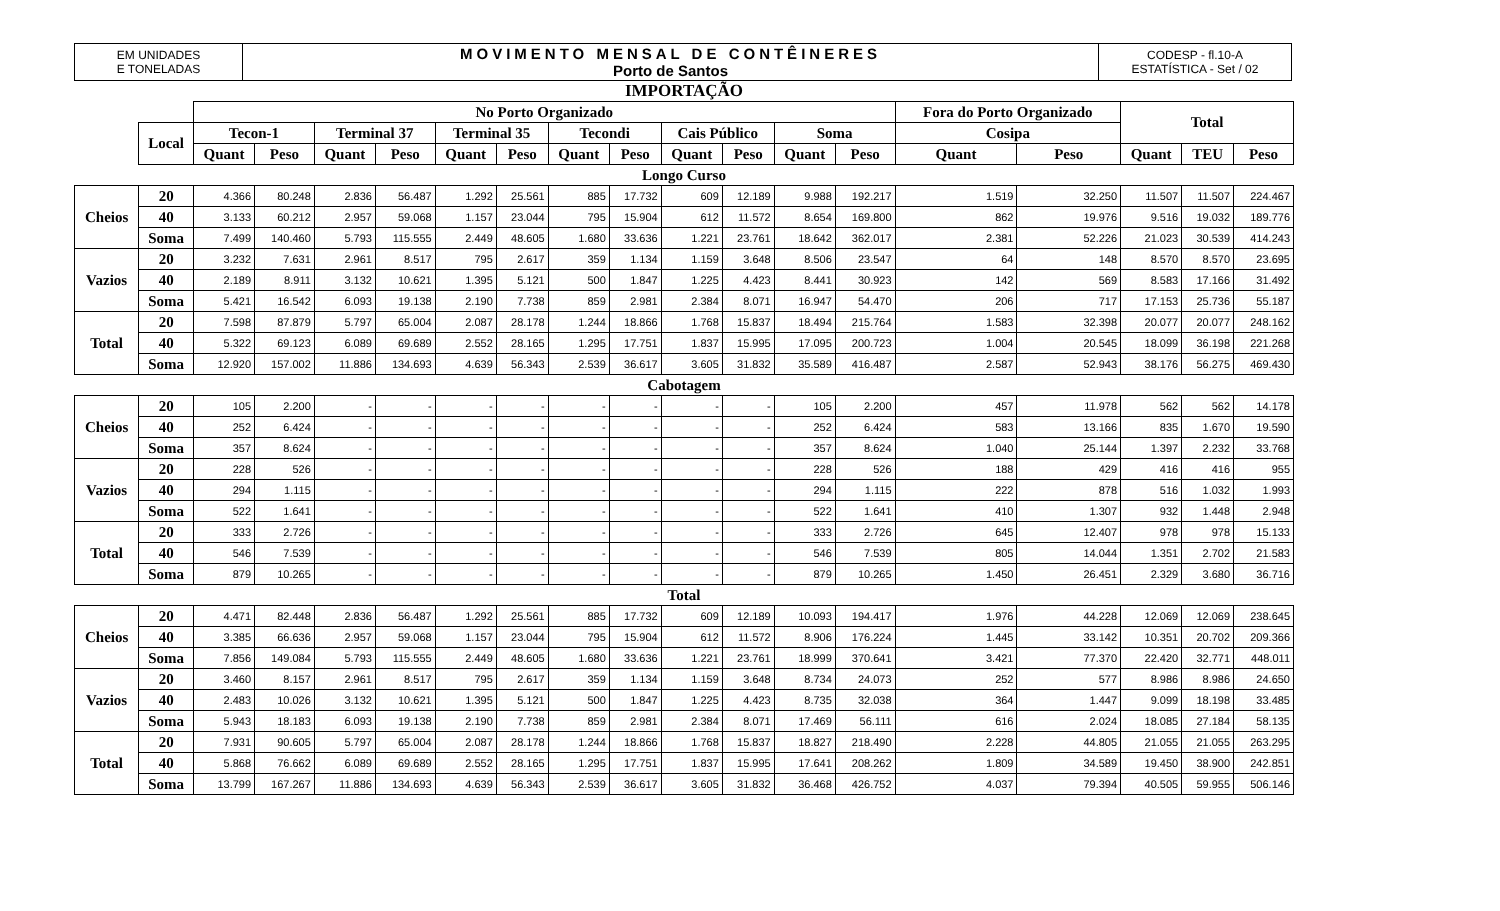| EM UNIDADES E TONELADAS | MOVIMENTO MENSAL DE CONTÊINERES Porto de Santos | CODESP - fl.10-A ESTATÍSTICA - Set / 02 |
IMPORTAÇÃO
| | | No Porto Organizado | | | | | | | | | | | | Fora do Porto Organizado | | Total | | |
| --- | --- | --- | --- | --- | --- | --- | --- | --- | --- | --- | --- | --- | --- | --- | --- | --- | --- | --- |
| | Local | Tecon-1 | | Terminal 37 | | Terminal 35 | | Tecondi | | Cais Público | | Soma | | Cosipa | | | | |
| | | Quant | Peso | Quant | Peso | Quant | Peso | Quant | Peso | Quant | Peso | Quant | Peso | Quant | Peso | Quant | TEU | Peso |
| Longo Curso | | | | | | | | | | | | | | | | | | |
| Cheios | 20 | 4.366 | 80.248 | 2.836 | 56.487 | 1.292 | 25.561 | 885 | 17.732 | 609 | 12.189 | 9.988 | 192.217 | 1.519 | 32.250 | 11.507 | 11.507 | 224.467 |
| | 40 | 3.133 | 60.212 | 2.957 | 59.068 | 1.157 | 23.044 | 795 | 15.904 | 612 | 11.572 | 8.654 | 169.800 | 862 | 19.976 | 9.516 | 19.032 | 189.776 |
| | Soma | 7.499 | 140.460 | 5.793 | 115.555 | 2.449 | 48.605 | 1.680 | 33.636 | 1.221 | 23.761 | 18.642 | 362.017 | 2.381 | 52.226 | 21.023 | 30.539 | 414.243 |
| Vazios | 20 | 3.232 | 7.631 | 2.961 | 8.517 | 795 | 2.617 | 359 | 1.134 | 1.159 | 3.648 | 8.506 | 23.547 | 64 | 148 | 8.570 | 8.570 | 23.695 |
| | 40 | 2.189 | 8.911 | 3.132 | 10.621 | 1.395 | 5.121 | 500 | 1.847 | 1.225 | 4.423 | 8.441 | 30.923 | 142 | 569 | 8.583 | 17.166 | 31.492 |
| | Soma | 5.421 | 16.542 | 6.093 | 19.138 | 2.190 | 7.738 | 859 | 2.981 | 2.384 | 8.071 | 16.947 | 54.470 | 206 | 717 | 17.153 | 25.736 | 55.187 |
| Total | 20 | 7.598 | 87.879 | 5.797 | 65.004 | 2.087 | 28.178 | 1.244 | 18.866 | 1.768 | 15.837 | 18.494 | 215.764 | 1.583 | 32.398 | 20.077 | 20.077 | 248.162 |
| | 40 | 5.322 | 69.123 | 6.089 | 69.689 | 2.552 | 28.165 | 1.295 | 17.751 | 1.837 | 15.995 | 17.095 | 200.723 | 1.004 | 20.545 | 18.099 | 36.198 | 221.268 |
| | Soma | 12.920 | 157.002 | 11.886 | 134.693 | 4.639 | 56.343 | 2.539 | 36.617 | 3.605 | 31.832 | 35.589 | 416.487 | 2.587 | 52.943 | 38.176 | 56.275 | 469.430 |
| Cabotagem | | | | | | | | | | | | | | | | | | |
| Cheios | 20 | 105 | 2.200 | - | - | - | - | - | - | - | - | 105 | 2.200 | 457 | 11.978 | 562 | 562 | 14.178 |
| | 40 | 252 | 6.424 | - | - | - | - | - | - | - | - | 252 | 6.424 | 583 | 13.166 | 835 | 1.670 | 19.590 |
| | Soma | 357 | 8.624 | - | - | - | - | - | - | - | - | 357 | 8.624 | 1.040 | 25.144 | 1.397 | 2.232 | 33.768 |
| Vazios | 20 | 228 | 526 | - | - | - | - | - | - | - | - | 228 | 526 | 188 | 429 | 416 | 416 | 955 |
| | 40 | 294 | 1.115 | - | - | - | - | - | - | - | - | 294 | 1.115 | 222 | 878 | 516 | 1.032 | 1.993 |
| | Soma | 522 | 1.641 | - | - | - | - | - | - | - | - | 522 | 1.641 | 410 | 1.307 | 932 | 1.448 | 2.948 |
| Total | 20 | 333 | 2.726 | - | - | - | - | - | - | - | - | 333 | 2.726 | 645 | 12.407 | 978 | 978 | 15.133 |
| | 40 | 546 | 7.539 | - | - | - | - | - | - | - | - | 546 | 7.539 | 805 | 14.044 | 1.351 | 2.702 | 21.583 |
| | Soma | 879 | 10.265 | - | - | - | - | - | - | - | - | 879 | 10.265 | 1.450 | 26.451 | 2.329 | 3.680 | 36.716 |
| Total | | | | | | | | | | | | | | | | | | |
| Cheios | 20 | 4.471 | 82.448 | 2.836 | 56.487 | 1.292 | 25.561 | 885 | 17.732 | 609 | 12.189 | 10.093 | 194.417 | 1.976 | 44.228 | 12.069 | 12.069 | 238.645 |
| | 40 | 3.385 | 66.636 | 2.957 | 59.068 | 1.157 | 23.044 | 795 | 15.904 | 612 | 11.572 | 8.906 | 176.224 | 1.445 | 33.142 | 10.351 | 20.702 | 209.366 |
| | Soma | 7.856 | 149.084 | 5.793 | 115.555 | 2.449 | 48.605 | 1.680 | 33.636 | 1.221 | 23.761 | 18.999 | 370.641 | 3.421 | 77.370 | 22.420 | 32.771 | 448.011 |
| Vazios | 20 | 3.460 | 8.157 | 2.961 | 8.517 | 795 | 2.617 | 359 | 1.134 | 1.159 | 3.648 | 8.734 | 24.073 | 252 | 577 | 8.986 | 8.986 | 24.650 |
| | 40 | 2.483 | 10.026 | 3.132 | 10.621 | 1.395 | 5.121 | 500 | 1.847 | 1.225 | 4.423 | 8.735 | 32.038 | 364 | 1.447 | 9.099 | 18.198 | 33.485 |
| | Soma | 5.943 | 18.183 | 6.093 | 19.138 | 2.190 | 7.738 | 859 | 2.981 | 2.384 | 8.071 | 17.469 | 56.111 | 616 | 2.024 | 18.085 | 27.184 | 58.135 |
| Total | 20 | 7.931 | 90.605 | 5.797 | 65.004 | 2.087 | 28.178 | 1.244 | 18.866 | 1.768 | 15.837 | 18.827 | 218.490 | 2.228 | 44.805 | 21.055 | 21.055 | 263.295 |
| | 40 | 5.868 | 76.662 | 6.089 | 69.689 | 2.552 | 28.165 | 1.295 | 17.751 | 1.837 | 15.995 | 17.641 | 208.262 | 1.809 | 34.589 | 19.450 | 38.900 | 242.851 |
| | Soma | 13.799 | 167.267 | 11.886 | 134.693 | 4.639 | 56.343 | 2.539 | 36.617 | 3.605 | 31.832 | 36.468 | 426.752 | 4.037 | 79.394 | 40.505 | 59.955 | 506.146 |